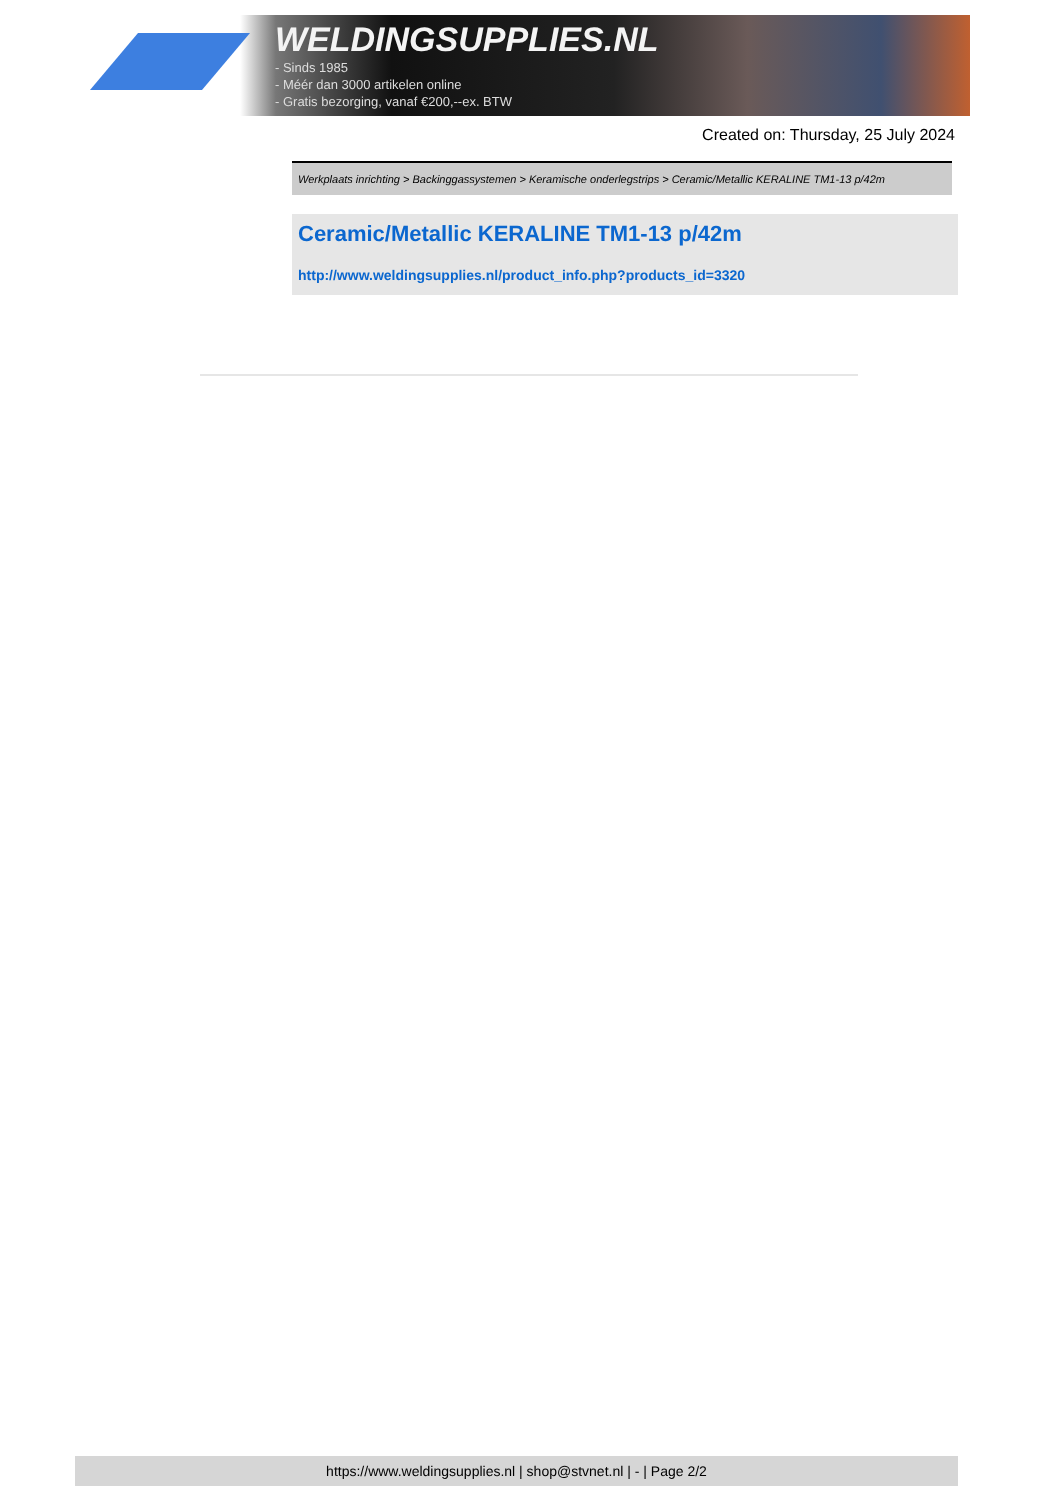WELDINGSUPPLIES.NL
- Sinds 1985
- Méér dan 3000 artikelen online
- Gratis bezorging, vanaf €200,--ex. BTW
Created on: Thursday, 25 July 2024
Werkplaats inrichting > Backinggassystemen > Keramische onderlegstrips > Ceramic/Metallic KERALINE TM1-13 p/42m
Ceramic/Metallic KERALINE TM1-13 p/42m
http://www.weldingsupplies.nl/product_info.php?products_id=3320
https://www.weldingsupplies.nl | shop@stvnet.nl | - | Page 2/2